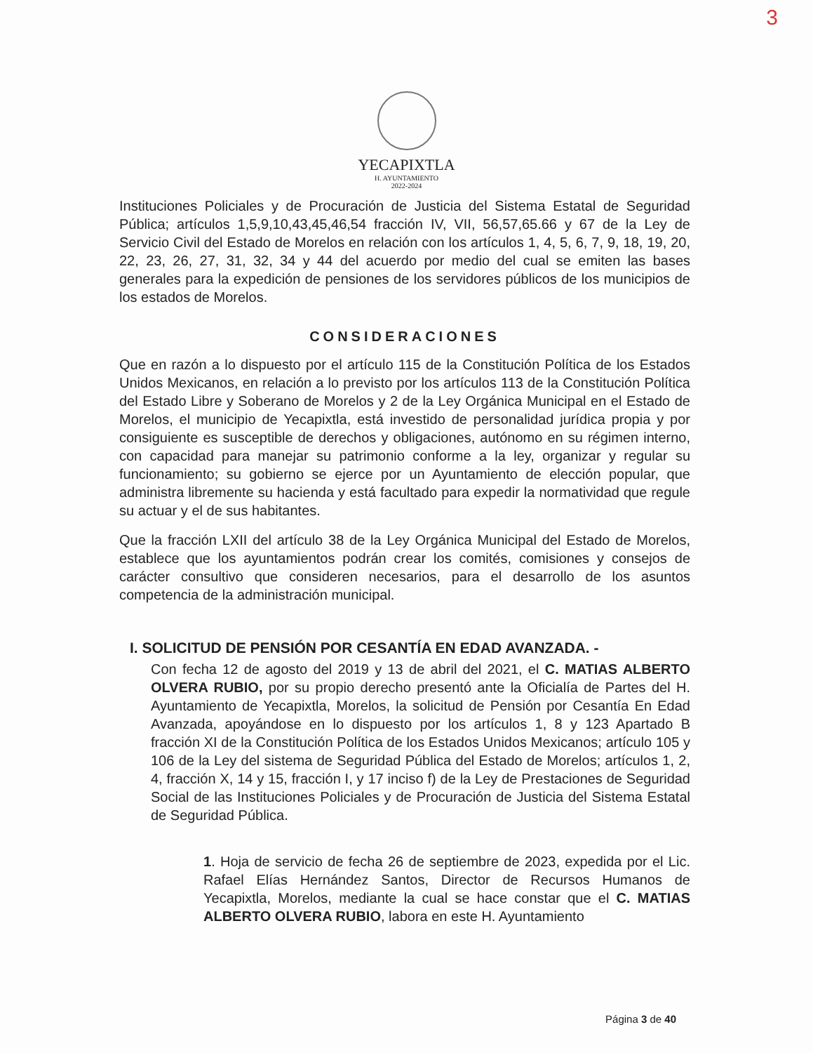3
YECAPIXTLA
H. AYUNTAMIENTO
2022-2024
Instituciones Policiales y de Procuración de Justicia del Sistema Estatal de Seguridad Pública; artículos 1,5,9,10,43,45,46,54 fracción IV, VII, 56,57,65.66 y 67 de la Ley de Servicio Civil del Estado de Morelos en relación con los artículos 1, 4, 5, 6, 7, 9, 18, 19, 20, 22, 23, 26, 27, 31, 32, 34 y 44 del acuerdo por medio del cual se emiten las bases generales para la expedición de pensiones de los servidores públicos de los municipios de los estados de Morelos.
CONSIDERACIONES
Que en razón a lo dispuesto por el artículo 115 de la Constitución Política de los Estados Unidos Mexicanos, en relación a lo previsto por los artículos 113 de la Constitución Política del Estado Libre y Soberano de Morelos y 2 de la Ley Orgánica Municipal en el Estado de Morelos, el municipio de Yecapixtla, está investido de personalidad jurídica propia y por consiguiente es susceptible de derechos y obligaciones, autónomo en su régimen interno, con capacidad para manejar su patrimonio conforme a la ley, organizar y regular su funcionamiento; su gobierno se ejerce por un Ayuntamiento de elección popular, que administra libremente su hacienda y está facultado para expedir la normatividad que regule su actuar y el de sus habitantes.
Que la fracción LXII del artículo 38 de la Ley Orgánica Municipal del Estado de Morelos, establece que los ayuntamientos podrán crear los comités, comisiones y consejos de carácter consultivo que consideren necesarios, para el desarrollo de los asuntos competencia de la administración municipal.
I. SOLICITUD DE PENSIÓN POR CESANTÍA EN EDAD AVANZADA. -
Con fecha 12 de agosto del 2019 y 13 de abril del 2021, el C. MATIAS ALBERTO OLVERA RUBIO, por su propio derecho presentó ante la Oficialía de Partes del H. Ayuntamiento de Yecapixtla, Morelos, la solicitud de Pensión por Cesantía En Edad Avanzada, apoyándose en lo dispuesto por los artículos 1, 8 y 123 Apartado B fracción XI de la Constitución Política de los Estados Unidos Mexicanos; artículo 105 y 106 de la Ley del sistema de Seguridad Pública del Estado de Morelos; artículos 1, 2, 4, fracción X, 14 y 15, fracción I, y 17 inciso f) de la Ley de Prestaciones de Seguridad Social de las Instituciones Policiales y de Procuración de Justicia del Sistema Estatal de Seguridad Pública.
1. Hoja de servicio de fecha 26 de septiembre de 2023, expedida por el Lic. Rafael Elías Hernández Santos, Director de Recursos Humanos de Yecapixtla, Morelos, mediante la cual se hace constar que el C. MATIAS ALBERTO OLVERA RUBIO, labora en este H. Ayuntamiento
Página 3 de 40